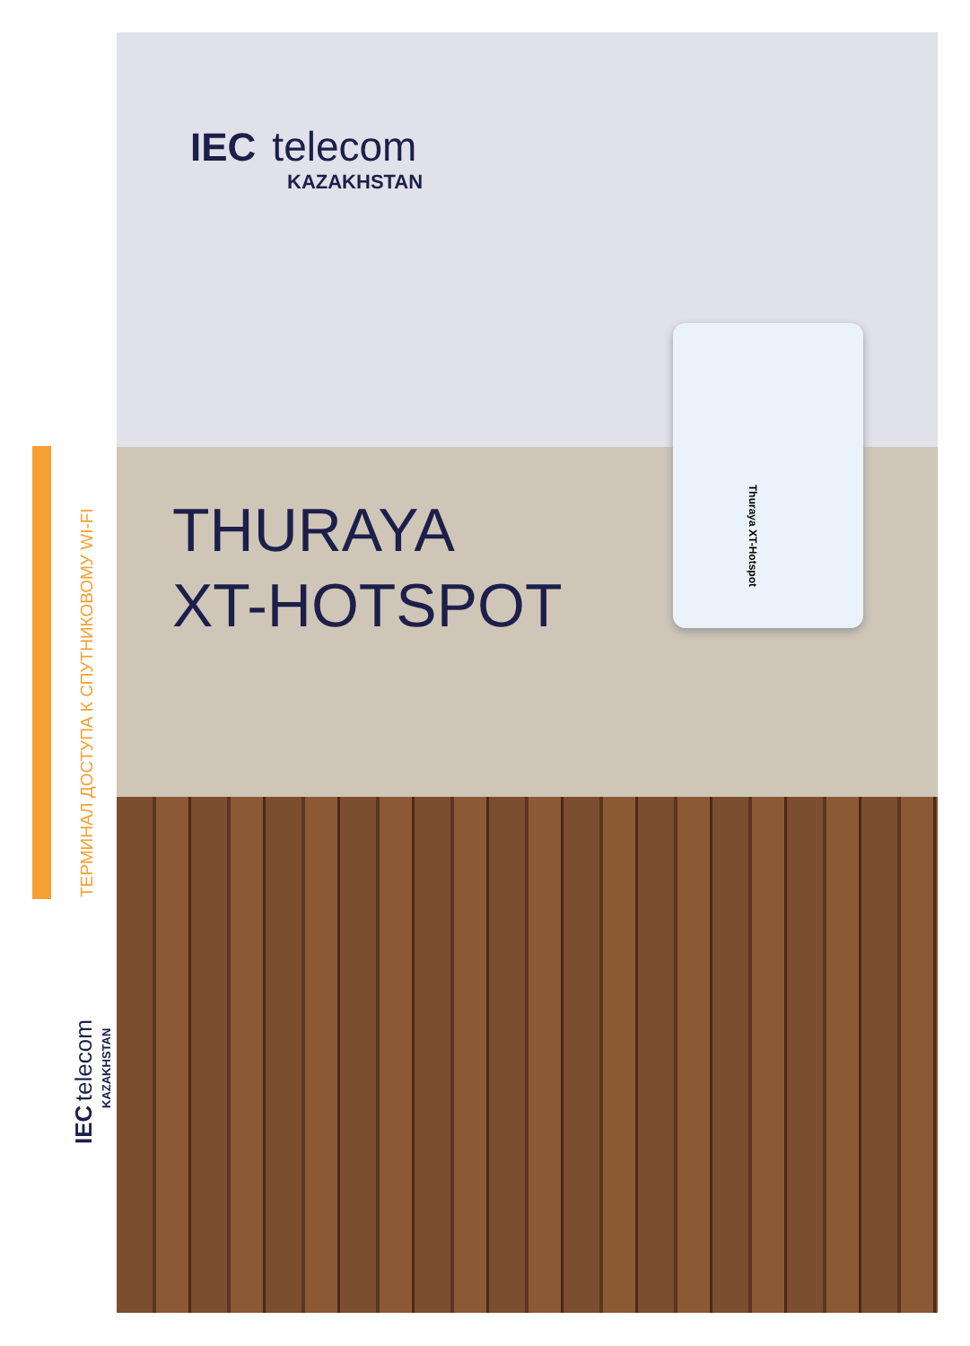ТЕРМИНАЛ ДОСТУПА К СПУТНИКОВОМУ WI-FI
IEC telecom
KAZAKHSTAN
IEC telecom
KAZAKHSTAN
THURAYA
XT-HOTSPOT
Thuraya XT-Hotspot